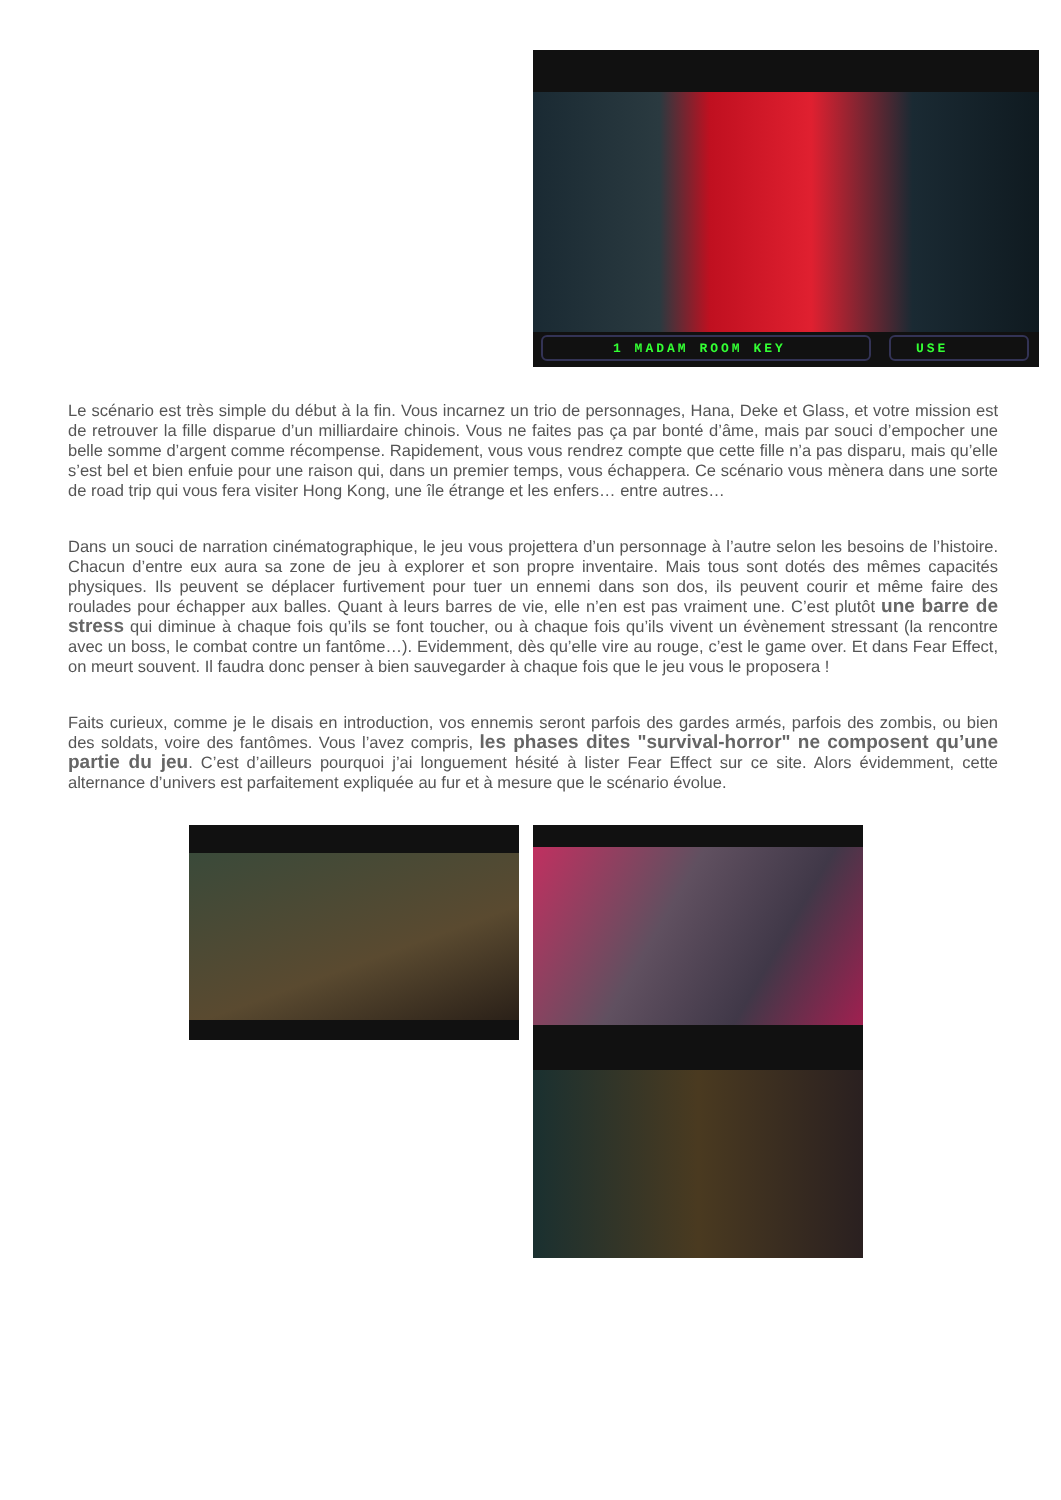1 MADAM ROOM KEY USE
Le scénario est très simple du début à la fin. Vous incarnez un trio de personnages, Hana, Deke et Glass, et votre mission est de retrouver la fille disparue d’un milliardaire chinois. Vous ne faites pas ça par bonté d’âme, mais par souci d’empocher une belle somme d’argent comme récompense. Rapidement, vous vous rendrez compte que cette fille n’a pas disparu, mais qu’elle s’est bel et bien enfuie pour une raison qui, dans un premier temps, vous échappera. Ce scénario vous mènera dans une sorte de road trip qui vous fera visiter Hong Kong, une île étrange et les enfers… entre autres…
Dans un souci de narration cinématographique, le jeu vous projettera d’un personnage à l’autre selon les besoins de l’histoire. Chacun d’entre eux aura sa zone de jeu à explorer et son propre inventaire. Mais tous sont dotés des mêmes capacités physiques. Ils peuvent se déplacer furtivement pour tuer un ennemi dans son dos, ils peuvent courir et même faire des roulades pour échapper aux balles. Quant à leurs barres de vie, elle n’en est pas vraiment une. C’est plutôt une barre de stress qui diminue à chaque fois qu’ils se font toucher, ou à chaque fois qu’ils vivent un évènement stressant (la rencontre avec un boss, le combat contre un fantôme…). Evidemment, dès qu’elle vire au rouge, c’est le game over. Et dans Fear Effect, on meurt souvent. Il faudra donc penser à bien sauvegarder à chaque fois que le jeu vous le proposera !
Faits curieux, comme je le disais en introduction, vos ennemis seront parfois des gardes armés, parfois des zombis, ou bien des soldats, voire des fantômes. Vous l’avez compris, les phases dites "survival-horror" ne composent qu’une partie du jeu. C’est d’ailleurs pourquoi j’ai longuement hésité à lister Fear Effect sur ce site. Alors évidemment, cette alternance d’univers est parfaitement expliquée au fur et à mesure que le scénario évolue.